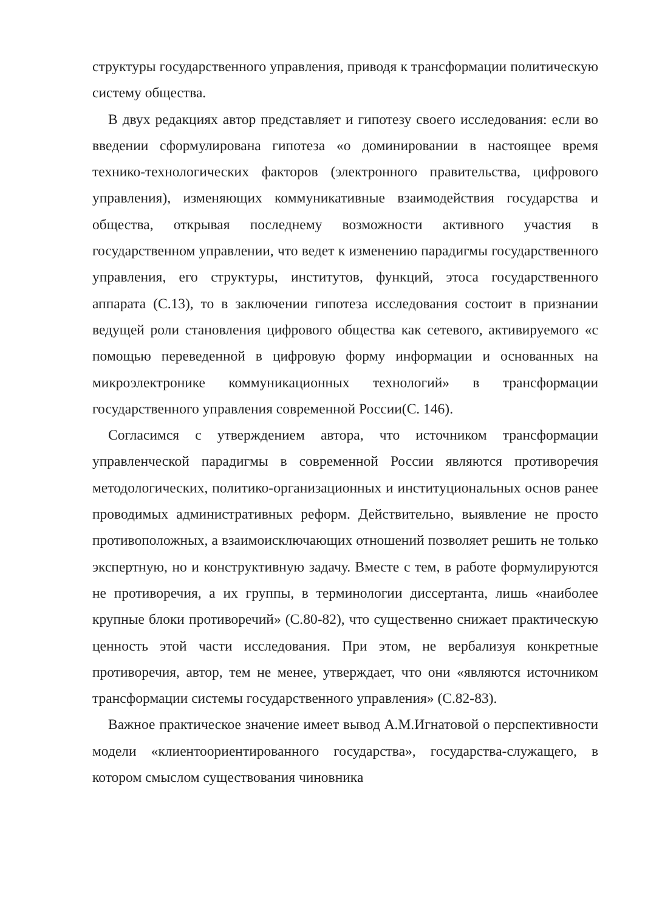структуры государственного управления, приводя к трансформации политическую систему общества.
В двух редакциях автор представляет и гипотезу своего исследования: если во введении сформулирована гипотеза «о доминировании в настоящее время технико-технологических факторов (электронного правительства, цифрового управления), изменяющих коммуникативные взаимодействия государства и общества, открывая последнему возможности активного участия в государственном управлении, что ведет к изменению парадигмы государственного управления, его структуры, институтов, функций, этоса государственного аппарата (С.13), то в заключении гипотеза исследования состоит в признании ведущей роли становления цифрового общества как сетевого, активируемого «с помощью переведенной в цифровую форму информации и основанных на микроэлектронике коммуникационных технологий» в трансформации государственного управления современной России(С. 146).
Согласимся с утверждением автора, что источником трансформации управленческой парадигмы в современной России являются противоречия методологических, политико-организационных и институциональных основ ранее проводимых административных реформ. Действительно, выявление не просто противоположных, а взаимоисключающих отношений позволяет решить не только экспертную, но и конструктивную задачу. Вместе с тем, в работе формулируются не противоречия, а их группы, в терминологии диссертанта, лишь «наиболее крупные блоки противоречий» (С.80-82), что существенно снижает практическую ценность этой части исследования. При этом, не вербализуя конкретные противоречия, автор, тем не менее, утверждает, что они «являются источником трансформации системы государственного управления» (С.82-83).
Важное практическое значение имеет вывод А.М.Игнатовой о перспективности модели «клиентоориентированного государства», государства-служащего, в котором смыслом существования чиновника